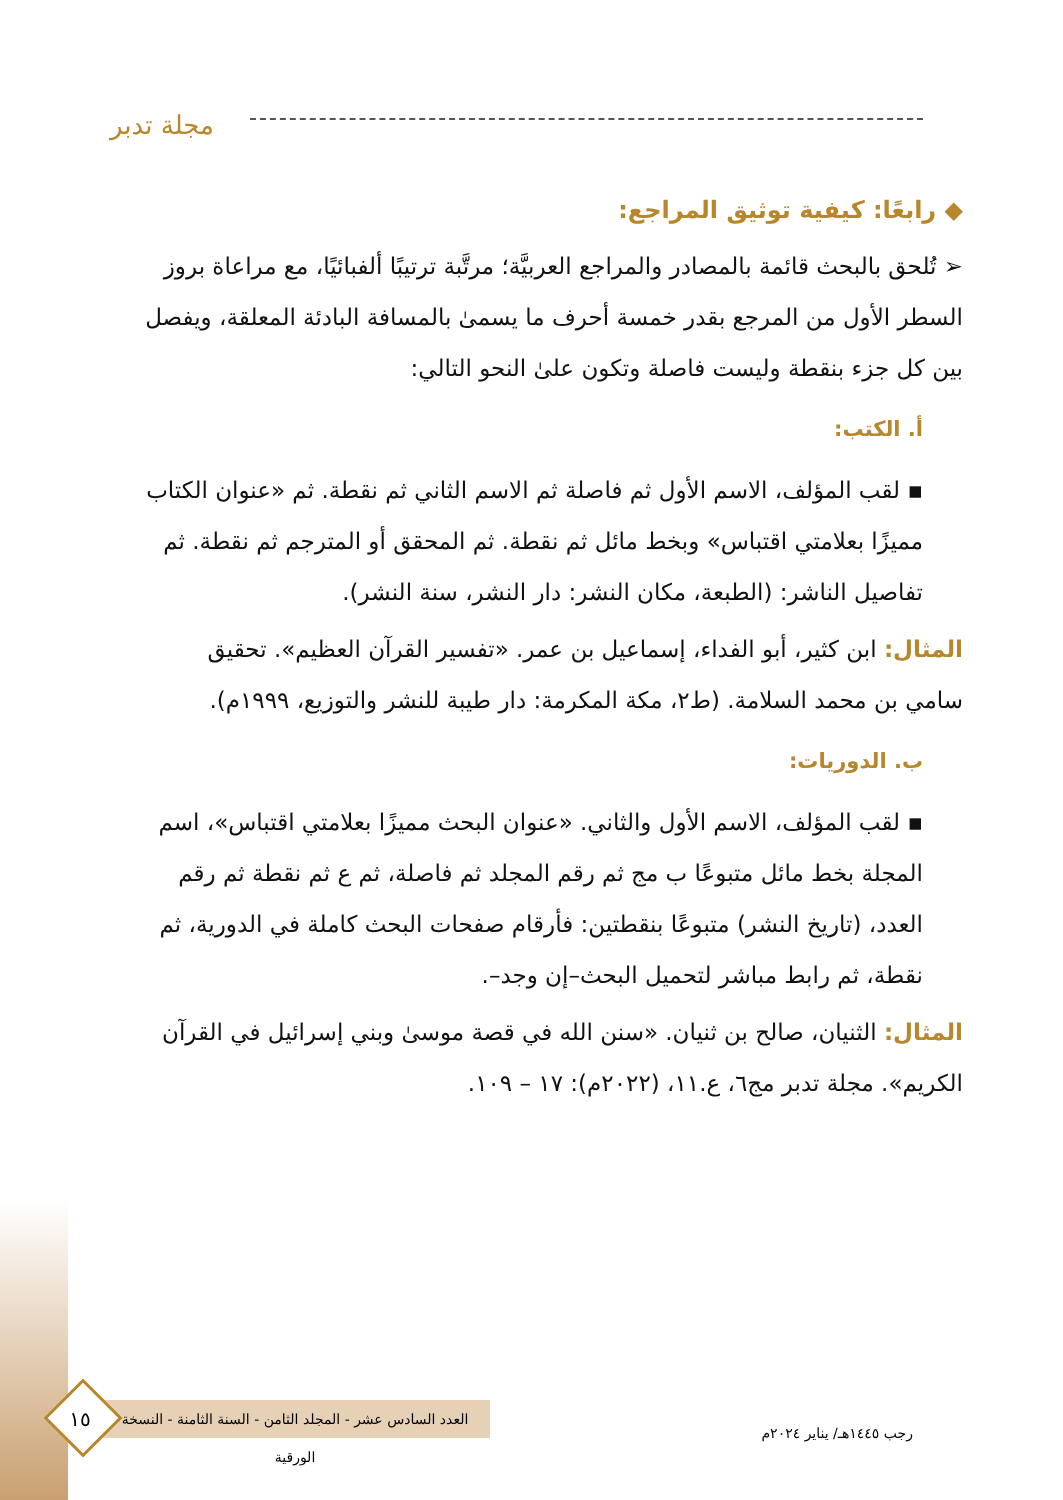مجلة تدبر
◆ رابعًا: كيفية توثيق المراجع:
➢ تُلحق بالبحث قائمة بالمصادر والمراجع العربيَّة؛ مرتَّبة ترتيبًا ألفبائيًا، مع مراعاة بروز السطر الأول من المرجع بقدر خمسة أحرف ما يسمىٰ بالمسافة البادئة المعلقة، ويفصل بين كل جزء بنقطة وليست فاصلة وتكون علىٰ النحو التالي:
أ. الكتب:
▪ لقب المؤلف، الاسم الأول ثم فاصلة ثم الاسم الثاني ثم نقطة. ثم «عنوان الكتاب مميزًا بعلامتي اقتباس» وبخط مائل ثم نقطة. ثم المحقق أو المترجم ثم نقطة. ثم تفاصيل الناشر: (الطبعة، مكان النشر: دار النشر، سنة النشر).
المثال: ابن كثير، أبو الفداء، إسماعيل بن عمر. «تفسير القرآن العظيم». تحقيق سامي بن محمد السلامة. (ط٢، مكة المكرمة: دار طيبة للنشر والتوزيع، ١٩٩٩م).
ب. الدوريات:
▪ لقب المؤلف، الاسم الأول والثاني. «عنوان البحث مميزًا بعلامتي اقتباس»، اسم المجلة بخط مائل متبوعًا ب مج ثم رقم المجلد ثم فاصلة، ثم ع ثم نقطة ثم رقم العدد، (تاريخ النشر) متبوعًا بنقطتين: فأرقام صفحات البحث كاملة في الدورية، ثم نقطة، ثم رابط مباشر لتحميل البحث–إن وجد–.
المثال: الثنيان، صالح بن ثنيان. «سنن الله في قصة موسىٰ وبني إسرائيل في القرآن الكريم». مجلة تدبر مج٦، ع.١١، (٢٠٢٢م): ١٧ – ١٠٩.
العدد السادس عشر - المجلد الثامن - السنة الثامنة - النسخة الورقية
١٥
رجب ١٤٤٥هـ/ يناير ٢٠٢٤م